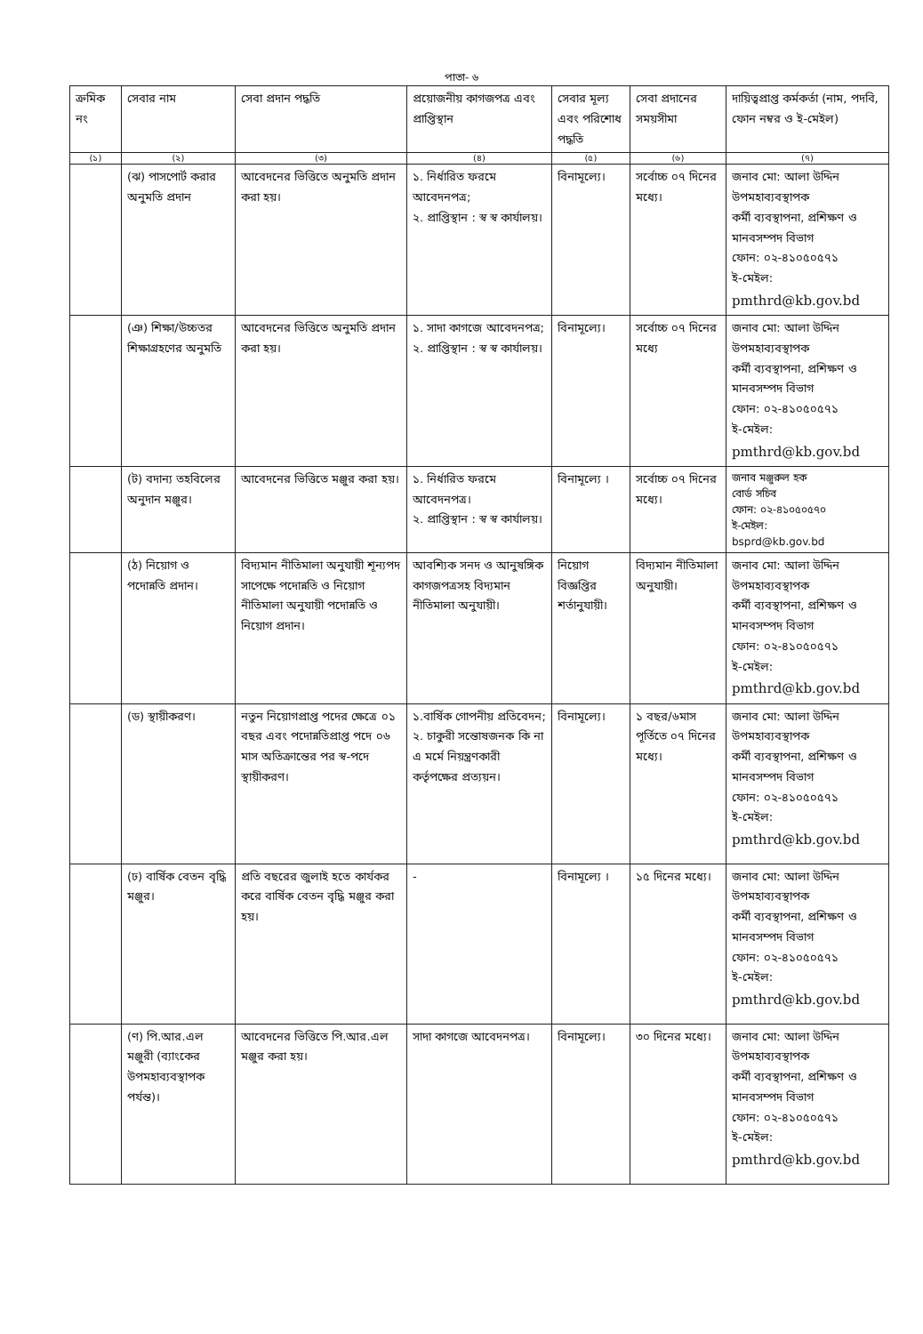পাতা- ৬
| ক্রমিক নং | সেবার নাম | সেবা প্রদান পদ্ধতি | প্রয়োজনীয় কাগজপত্র এবং প্রাপ্তিস্থান | সেবার মূল্য এবং পরিশোধ পদ্ধতি | সেবা প্রদানের সময়সীমা | দায়িত্বপ্রাপ্ত কর্মকর্তা (নাম, পদবি, ফোন নম্বর ও ই-মেইল) |
| --- | --- | --- | --- | --- | --- | --- |
| (১) | (২) | (৩) | (৪) | (৫) | (৬) | (৭) |
| | (ঝ) পাসপোর্ট করার অনুমতি প্রদান | আবেদনের ভিত্তিতে অনুমতি প্রদান করা হয়। | ১. নির্ধারিত ফরমে আবেদনপত্র; ২. প্রাপ্তিস্থান : স্ব স্ব কার্যালয়। | বিনামূল্যে। | সর্বোচ্চ ০৭ দিনের মধ্যে। | জনাব মো: আলা উদ্দিন উপমহাব্যবস্থাপক কর্মী ব্যবস্থাপনা, প্রশিক্ষণ ও মানবসম্পদ বিভাগ ফোন: ০২-৪১০৫০৫৭১ ই-মেইল: pmthrd@kb.gov.bd |
| | (ঞ) শিক্ষা/উচ্চতর শিক্ষাগ্রহণের অনুমতি | আবেদনের ভিত্তিতে অনুমতি প্রদান করা হয়। | ১. সাদা কাগজে আবেদনপত্র; ২. প্রাপ্তিস্থান : স্ব স্ব কার্যালয়। | বিনামূল্যে। | সর্বোচ্চ ০৭ দিনের মধ্যে | জনাব মো: আলা উদ্দিন উপমহাব্যবস্থাপক কর্মী ব্যবস্থাপনা, প্রশিক্ষণ ও মানবসম্পদ বিভাগ ফোন: ০২-৪১০৫০৫৭১ ই-মেইল: pmthrd@kb.gov.bd |
| | (ট) বদান্য তহবিলের অনুদান মঞ্জুর। | আবেদনের ভিত্তিতে মঞ্জুর করা হয়। | ১. নির্ধারিত ফরমে আবেদনপত্র। ২. প্রাপ্তিস্থান : স্ব স্ব কার্যালয়। | বিনামূল্যে । | সর্বোচ্চ ০৭ দিনের মধ্যে। | জনাব মঞ্জুরুল হক বোর্ড সচিব ফোন: ০২-৪১০৫০৫৭০ ই-মেইল: bsprd@kb.gov.bd |
| | (ঠ) নিয়োগ ও পদোন্নতি প্রদান। | বিদ্যমান নীতিমালা অনুযায়ী শূন্যপদ সাপেক্ষে পদোন্নতি ও নিয়োগ নীতিমালা অনুযায়ী পদোন্নতি ও নিয়োগ প্রদান। | আবশ্যিক সনদ ও আনুষঙ্গিক কাগজপত্রসহ বিদ্যমান নীতিমালা অনুযায়ী। | নিয়োগ বিজ্ঞপ্তির শর্তানুযায়ী। | বিদ্যমান নীতিমালা অনুযায়ী। | জনাব মো: আলা উদ্দিন উপমহাব্যবস্থাপক কর্মী ব্যবস্থাপনা, প্রশিক্ষণ ও মানবসম্পদ বিভাগ ফোন: ০২-৪১০৫০৫৭১ ই-মেইল: pmthrd@kb.gov.bd |
| | (ড) স্থায়ীকরণ। | নতুন নিয়োগপ্রাপ্ত পদের ক্ষেত্রে ০১ বছর এবং পদোন্নতিপ্রাপ্ত পদে ০৬ মাস অতিক্রান্তের পর স্ব-পদে স্থায়ীকরণ। | ১.বার্ষিক গোপনীয় প্রতিবেদন; ২. চাকুরী সন্তোষজনক কি না এ মর্মে নিয়ন্ত্রণকারী কর্তৃপক্ষের প্রত্যয়ন। | বিনামূল্যে। | ১ বছর/৬মাস পূর্তিতে ০৭ দিনের মধ্যে। | জনাব মো: আলা উদ্দিন উপমহাব্যবস্থাপক কর্মী ব্যবস্থাপনা, প্রশিক্ষণ ও মানবসম্পদ বিভাগ ফোন: ০২-৪১০৫০৫৭১ ই-মেইল: pmthrd@kb.gov.bd |
| | (ঢ) বার্ষিক বেতন বৃদ্ধি মঞ্জুর। | প্রতি বছরের জুলাই হতে কার্যকর করে বার্ষিক বেতন বৃদ্ধি মঞ্জুর করা হয়। | - | বিনামূল্যে । | ১৫ দিনের মধ্যে। | জনাব মো: আলা উদ্দিন উপমহাব্যবস্থাপক কর্মী ব্যবস্থাপনা, প্রশিক্ষণ ও মানবসম্পদ বিভাগ ফোন: ০২-৪১০৫০৫৭১ ই-মেইল: pmthrd@kb.gov.bd |
| | (ণ) পি.আর.এল মঞ্জুরী (ব্যাংকের উপমহাব্যবস্থাপক পর্যন্ত)। | আবেদনের ভিত্তিতে পি.আর.এল মঞ্জুর করা হয়। | সাদা কাগজে আবেদনপত্র। | বিনামূল্যে। | ৩০ দিনের মধ্যে। | জনাব মো: আলা উদ্দিন উপমহাব্যবস্থাপক কর্মী ব্যবস্থাপনা, প্রশিক্ষণ ও মানবসম্পদ বিভাগ ফোন: ০২-৪১০৫০৫৭১ ই-মেইল: pmthrd@kb.gov.bd |